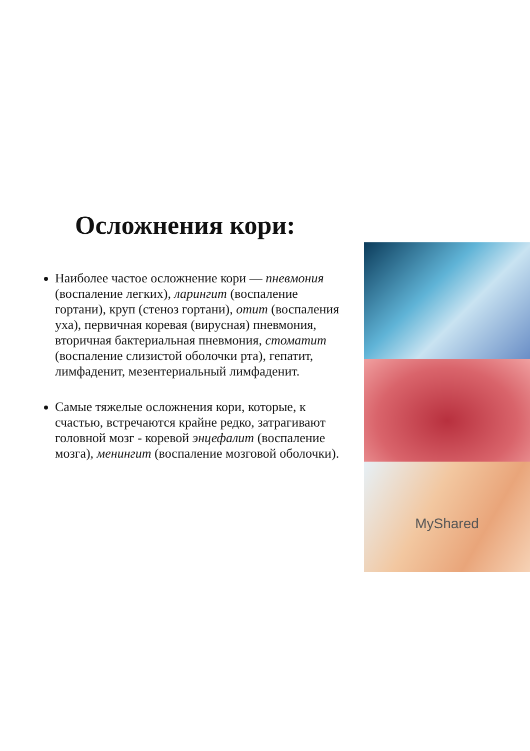Осложнения кори:
Наиболее частое осложнение кори — пневмония (воспаление легких), ларингит (воспаление гортани), круп (стеноз гортани), отит (воспаления уха), первичная коревая (вирусная) пневмония, вторичная бактериальная пневмония, стоматит (воспаление слизистой оболочки рта), гепатит, лимфаденит, мезентериальный лимфаденит.
Самые тяжелые осложнения кори, которые, к счастью, встречаются крайне редко, затрагивают головной мозг - коревой энцефалит (воспаление мозга), менингит (воспаление мозговой оболочки).
MyShared